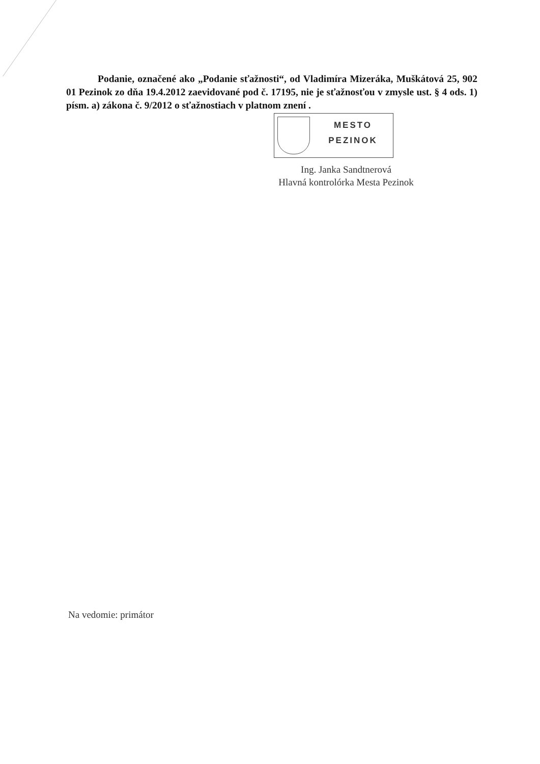Podanie, označené ako „Podanie sťažnosti“, od Vladimíra Mizeráka, Muškátová 25, 902 01 Pezinok zo dňa 19.4.2012 zaevidované pod č. 17195, nie je sťažnosťou v zmysle ust. § 4 ods. 1) písm. a) zákona č. 9/2012 o sťažnostiach v platnom znení .
MESTO
PEZINOK
Ing. Janka Sandtnerová
Hlavná kontrolórka Mesta Pezinok
Na vedomie: primátor